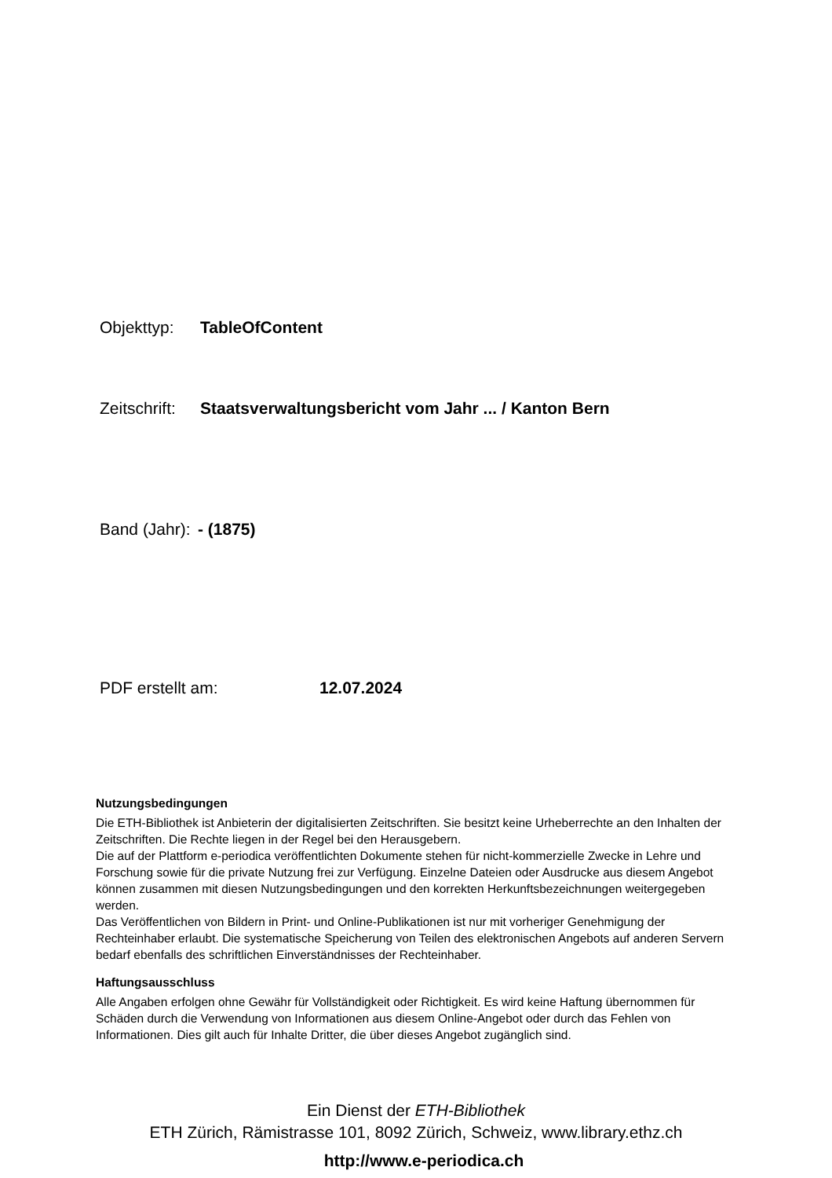Objekttyp: TableOfContent
Zeitschrift: Staatsverwaltungsbericht vom Jahr ... / Kanton Bern
Band (Jahr): - (1875)
PDF erstellt am: 12.07.2024
Nutzungsbedingungen
Die ETH-Bibliothek ist Anbieterin der digitalisierten Zeitschriften. Sie besitzt keine Urheberrechte an den Inhalten der Zeitschriften. Die Rechte liegen in der Regel bei den Herausgebern.
Die auf der Plattform e-periodica veröffentlichten Dokumente stehen für nicht-kommerzielle Zwecke in Lehre und Forschung sowie für die private Nutzung frei zur Verfügung. Einzelne Dateien oder Ausdrucke aus diesem Angebot können zusammen mit diesen Nutzungsbedingungen und den korrekten Herkunftsbezeichnungen weitergegeben werden.
Das Veröffentlichen von Bildern in Print- und Online-Publikationen ist nur mit vorheriger Genehmigung der Rechteinhaber erlaubt. Die systematische Speicherung von Teilen des elektronischen Angebots auf anderen Servern bedarf ebenfalls des schriftlichen Einverständnisses der Rechteinhaber.
Haftungsausschluss
Alle Angaben erfolgen ohne Gewähr für Vollständigkeit oder Richtigkeit. Es wird keine Haftung übernommen für Schäden durch die Verwendung von Informationen aus diesem Online-Angebot oder durch das Fehlen von Informationen. Dies gilt auch für Inhalte Dritter, die über dieses Angebot zugänglich sind.
Ein Dienst der ETH-Bibliothek
ETH Zürich, Rämistrasse 101, 8092 Zürich, Schweiz, www.library.ethz.ch
http://www.e-periodica.ch